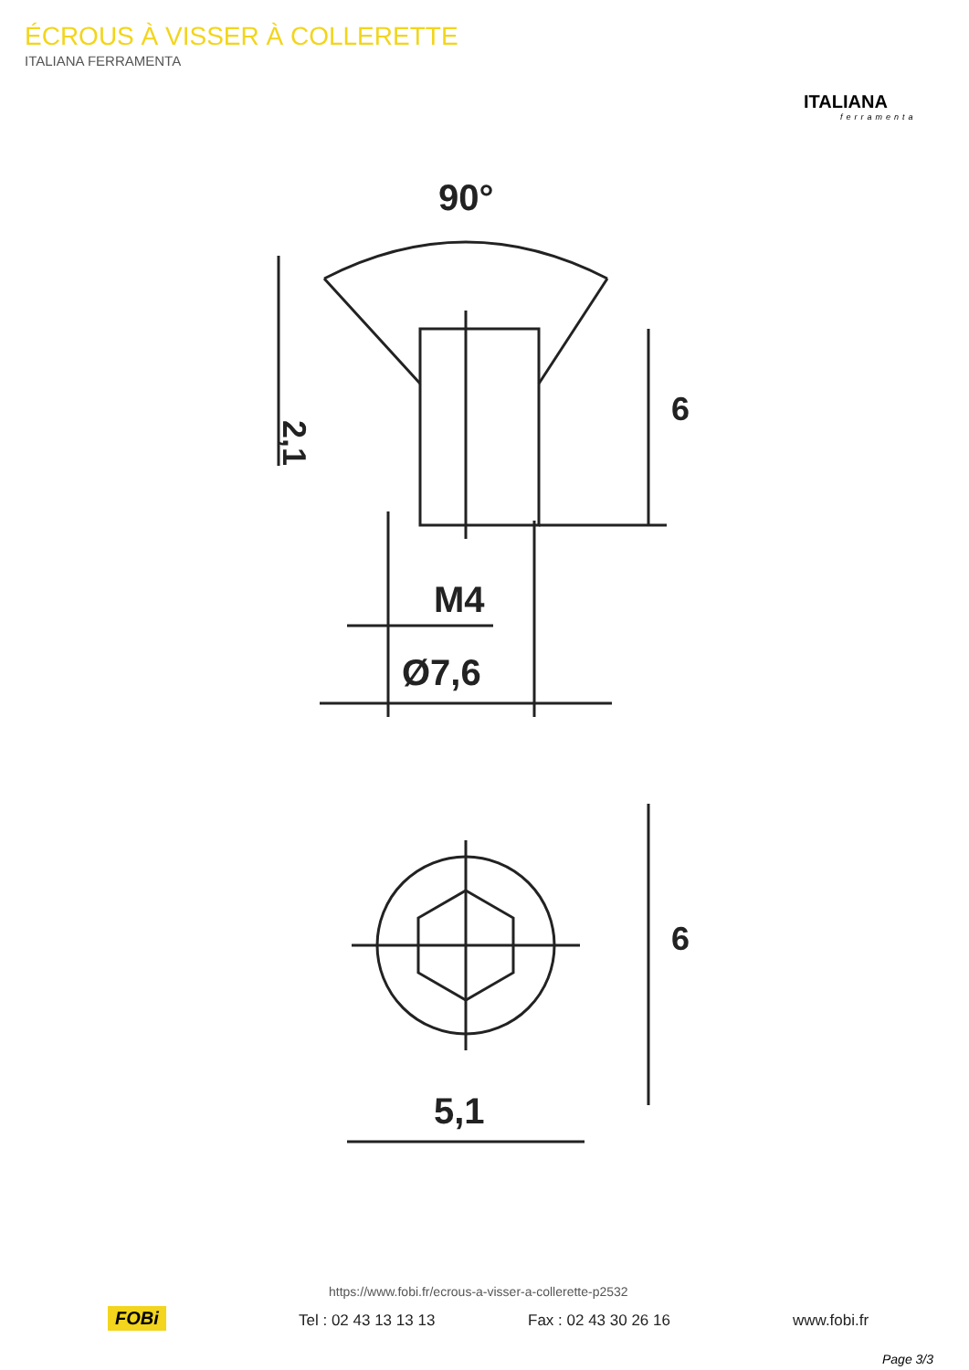ÉCROUS À VISSER À COLLERETTE
ITALIANA FERRAMENTA
ITALIANA
ferramenta
90°
2,1
6
M4
Ø7,6
6
5,1
https://www.fobi.fr/ecrous-a-visser-a-collerette-p2532
FOBi Tel : 02 43 13 13 13 Fax : 02 43 30 26 16 www.fobi.fr
Page 3/3